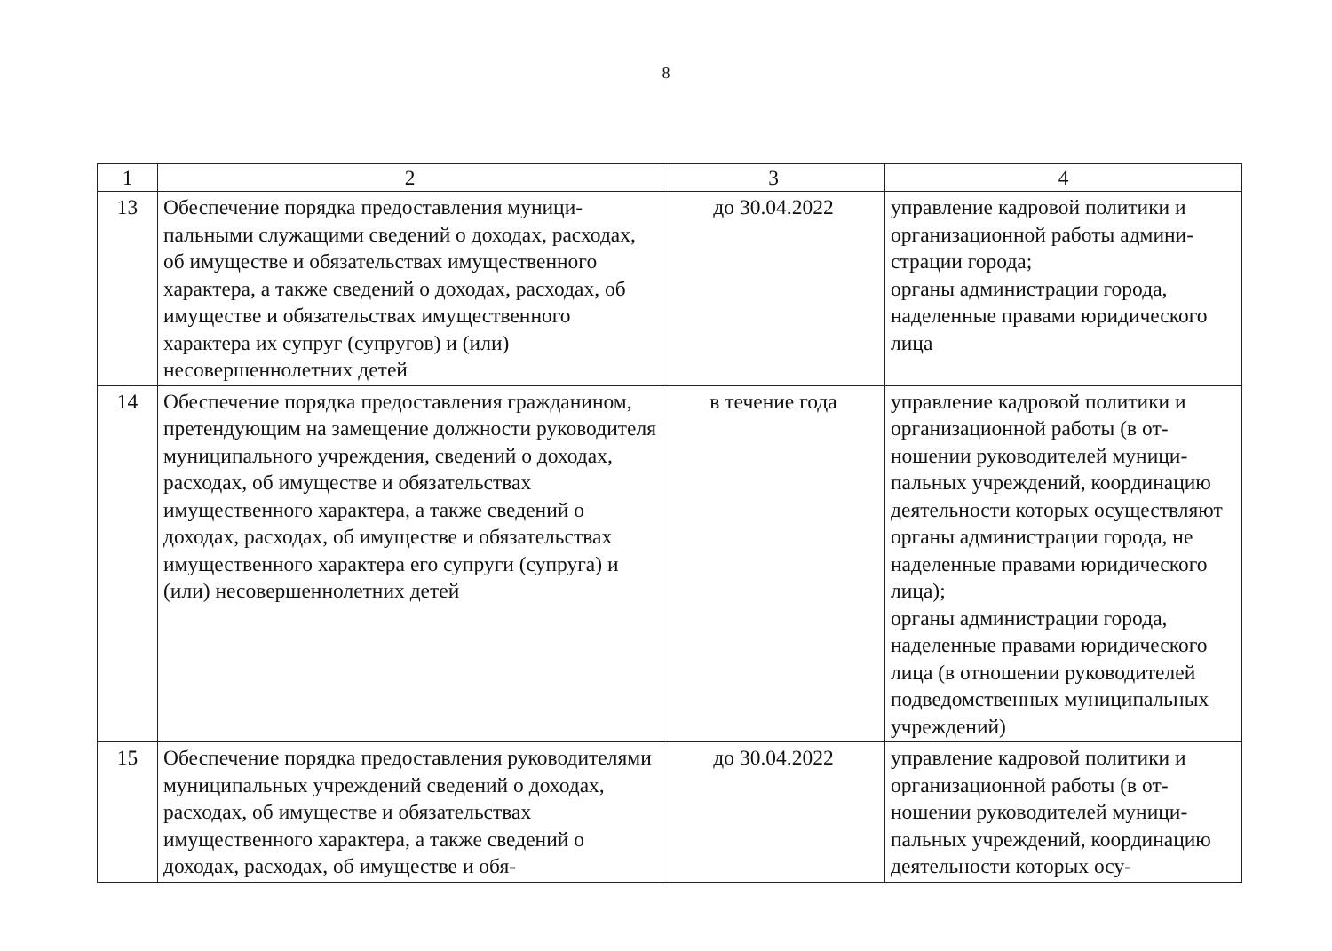8
| 1 | 2 | 3 | 4 |
| --- | --- | --- | --- |
| 13 | Обеспечение порядка предоставления муници­пальными служащими сведений о доходах, рас­ходах, об имуществе и обязательствах имуще­ственного характера, а также сведений о дохо­дах, расходах, об имуществе и обязательствах имущественного характера их супруг (супругов) и (или) несовершеннолетних детей | до 30.04.2022 | управление кадровой политики и организационной работы админи­страции города; органы администрации города, наделенные правами юридическо­го лица |
| 14 | Обеспечение порядка предоставления гражда­нином, претендующим на замещение должности руководителя муниципального учреждения, сведений о доходах, расходах, об имуществе и обязательствах имущественного характера, а также сведений о доходах, расходах, об имуще­стве и обязательствах имущественного характе­ра его супруги (супруга) и (или) несовершенно­летних детей | в течение года | управление кадровой политики и организационной работы (в от­ношении руководителей муници­пальных учреждений, координа­цию деятельности которых осу­ществляют органы администра­ции города, не наделенные пра­вами юридического лица); органы администрации города, наделенные правами юридическо­го лица (в отношении руководи­телей подведомственных муни­ципальных учреждений) |
| 15 | Обеспечение порядка предоставления руково­дителями муниципальных учреждений сведений о доходах, расходах, об имуществе и обязатель­ствах имущественного характера, а также све­дений о доходах, расходах, об имуществе и обя- | до 30.04.2022 | управление кадровой политики и организационной работы (в от­ношении руководителей муници­пальных учреждений, координа­цию деятельности которых осу- |